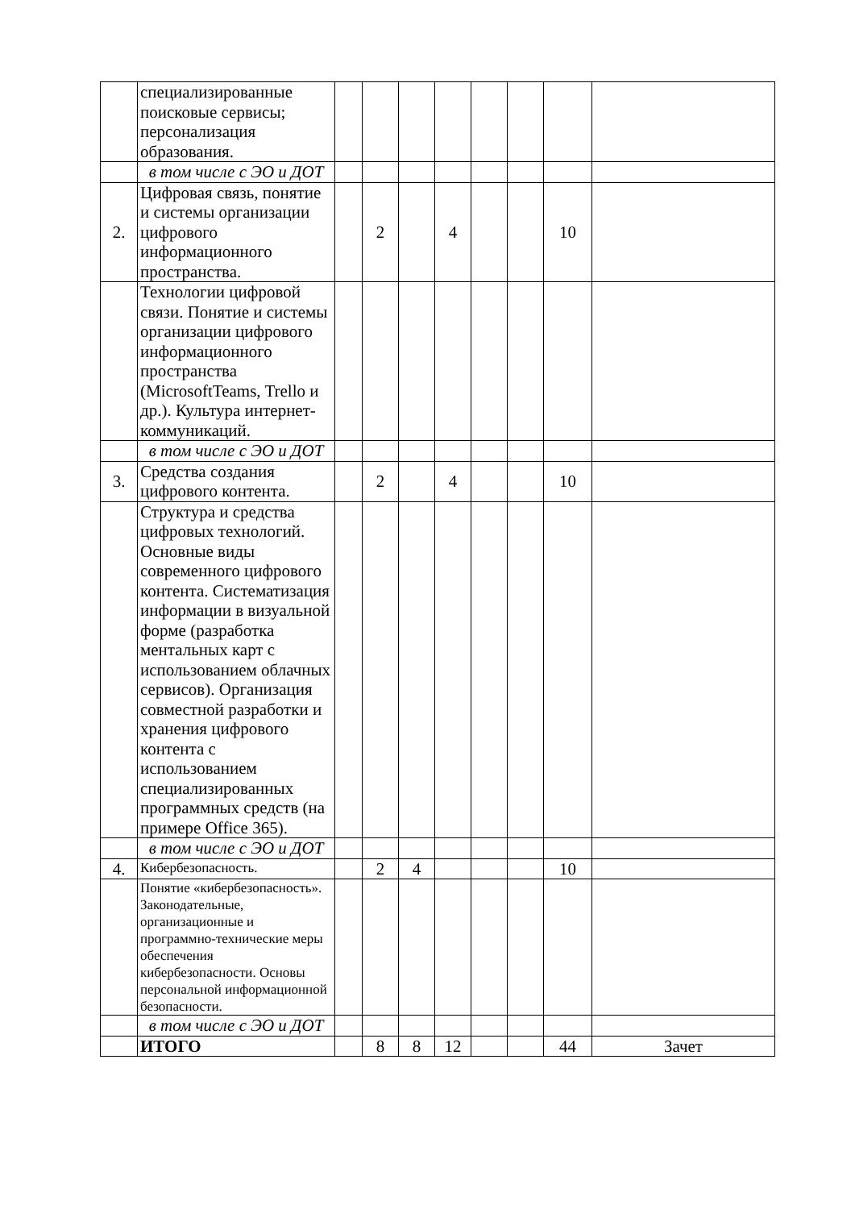| | специализированные поисковые сервисы; персонализация образования. | | | | | | | | |
| | в том числе с ЭО и ДОТ | | | | | | | | |
| 2. | Цифровая связь, понятие и системы организации цифрового информационного пространства. | | 2 | | 4 | | | 10 | |
| | Технологии цифровой связи. Понятие и системы организации цифрового информационного пространства (MicrosoftTeams, Trello и др.). Культура интернет-коммуникаций. | | | | | | | | |
| | в том числе с ЭО и ДОТ | | | | | | | | |
| 3. | Средства создания цифрового контента. | | 2 | | 4 | | | 10 | |
| | Структура и средства цифровых технологий. Основные виды современного цифрового контента. Систематизация информации в визуальной форме (разработка ментальных карт с использованием облачных сервисов). Организация совместной разработки и хранения цифрового контента с использованием специализированных программных средств (на примере Office 365). | | | | | | | | |
| | в том числе с ЭО и ДОТ | | | | | | | | |
| 4. | Кибербезопасность. | | 2 | 4 | | | | 10 | |
| | Понятие «кибербезопасность». Законодательные, организационные и программно-технические меры обеспечения кибербезопасности. Основы персональной информационной безопасности. | | | | | | | | |
| | в том числе с ЭО и ДОТ | | | | | | | | |
| | ИТОГО | | 8 | 8 | 12 | | | 44 | Зачет |